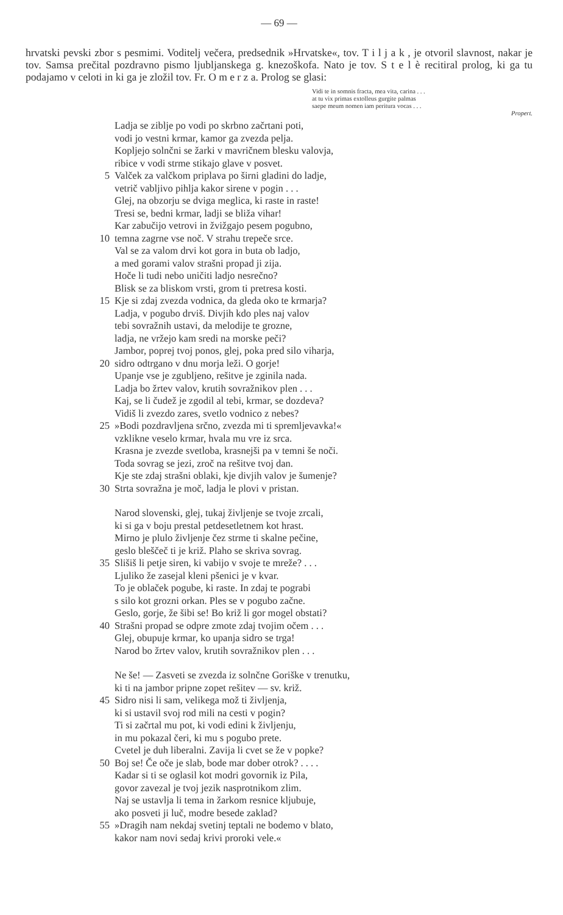— 69 —
hrvatski pevski zbor s pesmimi. Voditelj večera, predsednik »Hrvatske«, tov. T i l j a k , je otvoril slavnost, nakar je tov. Samsa prečital pozdravno pismo ljubljanskega g. knezoškofa. Nato je tov. S t e l è recitiral prolog, ki ga tu podajamo v celoti in ki ga je zložil tov. Fr. O m e r z a. Prolog se glasi:
Vidi te in somnis fracta, mea vita, carina . . .
at tu vix primas extolleus gurgite palmas
saepe meum nomen iam peritura vocas . . .
Propert.
Ladja se ziblje po vodi po skrbno začrtani poti,
vodi jo vestni krmar, kamor ga zvezda pelja.
Kopljejo solnčni se žarki v mavričnem blesku valovja,
ribice v vodi strme stikajo glave v posvet.
5 Valček za valčkom priplava po širni gladini do ladje,
vetrič vabljivo pihlja kakor sirene v pogin . . .
Glej, na obzorju se dviga meglica, ki raste in raste!
Tresi se, bedni krmar, ladji se bliža vihar!
Kar zabučijo vetrovi in žvižgajo pesem pogubno,
10 temna zagrne vse noč. V strahu trepeče srce.
Val se za valom drvi kot gora in buta ob ladjo,
a med gorami valov strašni propad ji zija.
Hoče li tudi nebo uničiti ladjo nesrečno?
Blisk se za bliskom vrsti, grom ti pretresa kosti.
15 Kje si zdaj zvezda vodnica, da gleda oko te krmarja?
Ladja, v pogubo drviš. Divjih kdo ples naj valov
tebi sovražnih ustavi, da melodije te grozne,
ladja, ne vržejo kam sredi na morske peči?
Jambor, poprej tvoj ponos, glej, poka pred silo viharja,
20 sidro odtrgano v dnu morja leži. O gorje!
Upanje vse je zgubljeno, rešitve je zginila nada.
Ladja bo žrtev valov, krutih sovražnikov plen . . .
Kaj, se li čudež je zgodil al tebi, krmar, se dozdeva?
Vidiš li zvezdo zares, svetlo vodnico z nebes?
25 »Bodi pozdravljena srčno, zvezda mi ti spremljevavka!«
vzklikne veselo krmar, hvala mu vre iz srca.
Krasna je zvezde svetloba, krasnejši pa v temni še noči.
Toda sovrag se jezi, zroč na rešitve tvoj dan.
Kje ste zdaj strašni oblaki, kje divjih valov je šumenje?
30 Strta sovražna je moč, ladja le plovi v pristan.
Narod slovenski, glej, tukaj življenje se tvoje zrcali,
ki si ga v boju prestal petdesetletnem kot hrast.
Mirno je plulo življenje čez strme ti skalne pečine,
geslo bleščeč ti je križ. Plaho se skriva sovrag.
35 Slišiš li petje siren, ki vabijo v svoje te mreže? . . .
Ljuliko že zasejal kleni pšenici je v kvar.
To je oblaček pogube, ki raste. In zdaj te pograbi
s silo kot grozni orkan. Ples se v pogubo začne.
Geslo, gorje, že šibi se! Bo križ li gor mogel obstati?
40 Strašni propad se odpre zmote zdaj tvojim očem . . .
Glej, obupuje krmar, ko upanja sidro se trga!
Narod bo žrtev valov, krutih sovražnikov plen . . .
Ne še! — Zasveti se zvezda iz solnčne Goriške v trenutku,
ki ti na jambor pripne zopet rešitev — sv. križ.
45 Sidro nisi li sam, velikega mož ti življenja,
ki si ustavil svoj rod mili na cesti v pogin?
Ti si začrtal mu pot, ki vodi edini k življenju,
in mu pokazal čeri, ki mu s pogubo prete.
Cvetel je duh liberalni. Zavija li cvet se že v popke?
50 Boj se! Če oče je slab, bode mar dober otrok? . . . .
Kadar si ti se oglasil kot modri govornik iz Pila,
govor zavezal je tvoj jezik nasprotnikom zlim.
Naj se ustavlja li tema in žarkom resnice kljubuje,
ako posveti ji luč, modre besede zaklad?
55 »Dragih nam nekdaj svetinj teptali ne bodemo v blato,
kakor nam novi sedaj krivi proroki vele.«